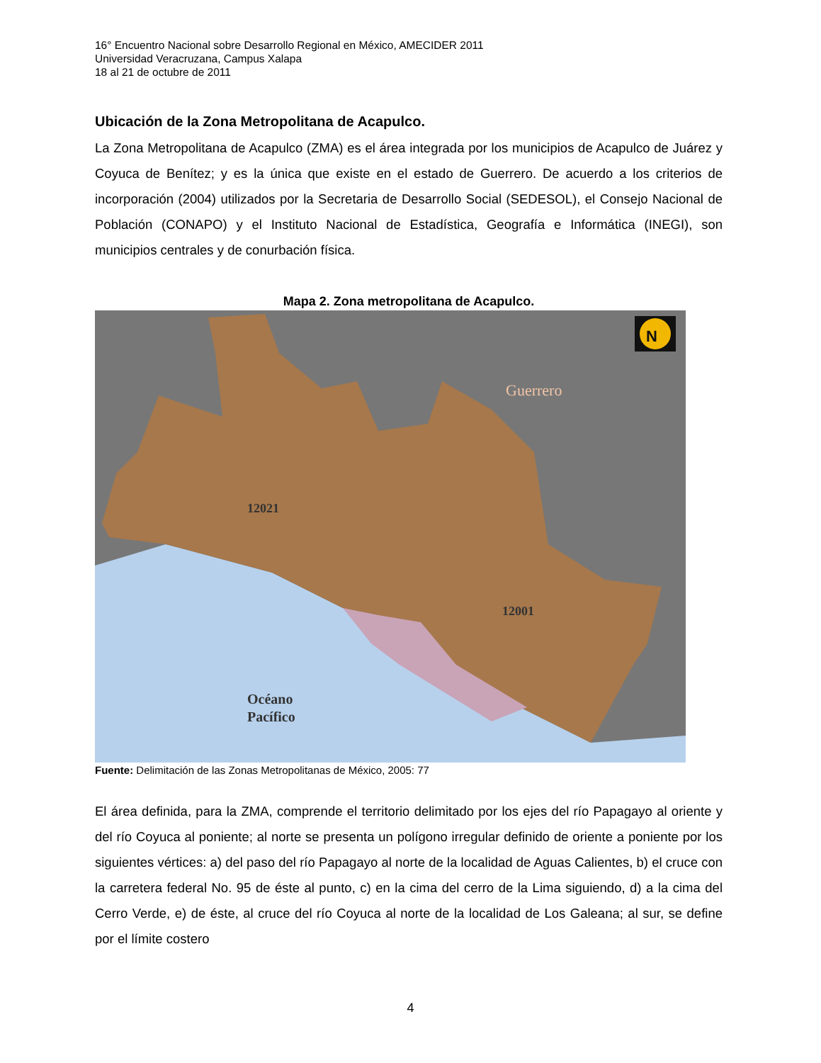16° Encuentro Nacional sobre Desarrollo Regional en México, AMECIDER 2011
Universidad Veracruzana, Campus Xalapa
18 al 21 de octubre de 2011
Ubicación de la Zona Metropolitana de Acapulco.
La Zona Metropolitana de Acapulco (ZMA) es el área integrada por los municipios de Acapulco de Juárez y Coyuca de Benítez; y es la única que existe en el estado de Guerrero. De acuerdo a los criterios de incorporación (2004) utilizados por la Secretaria de Desarrollo Social (SEDESOL), el Consejo Nacional de Población (CONAPO) y el Instituto Nacional de Estadística, Geografía e Informática (INEGI), son municipios centrales y de conurbación física.
Mapa 2. Zona metropolitana de Acapulco.
Guerrero
12021
12001
Océano
Pacífico
N
Fuente: Delimitación de las Zonas Metropolitanas de México, 2005: 77
El área definida, para la ZMA, comprende el territorio delimitado por los ejes del río Papagayo al oriente y del río Coyuca al poniente; al norte se presenta un polígono irregular definido de oriente a poniente por los siguientes vértices: a) del paso del río Papagayo al norte de la localidad de Aguas Calientes, b) el cruce con la carretera federal No. 95 de éste al punto, c) en la cima del cerro de la Lima siguiendo, d) a la cima del Cerro Verde, e) de éste, al cruce del río Coyuca al norte de la localidad de Los Galeana; al sur, se define por el límite costero
4